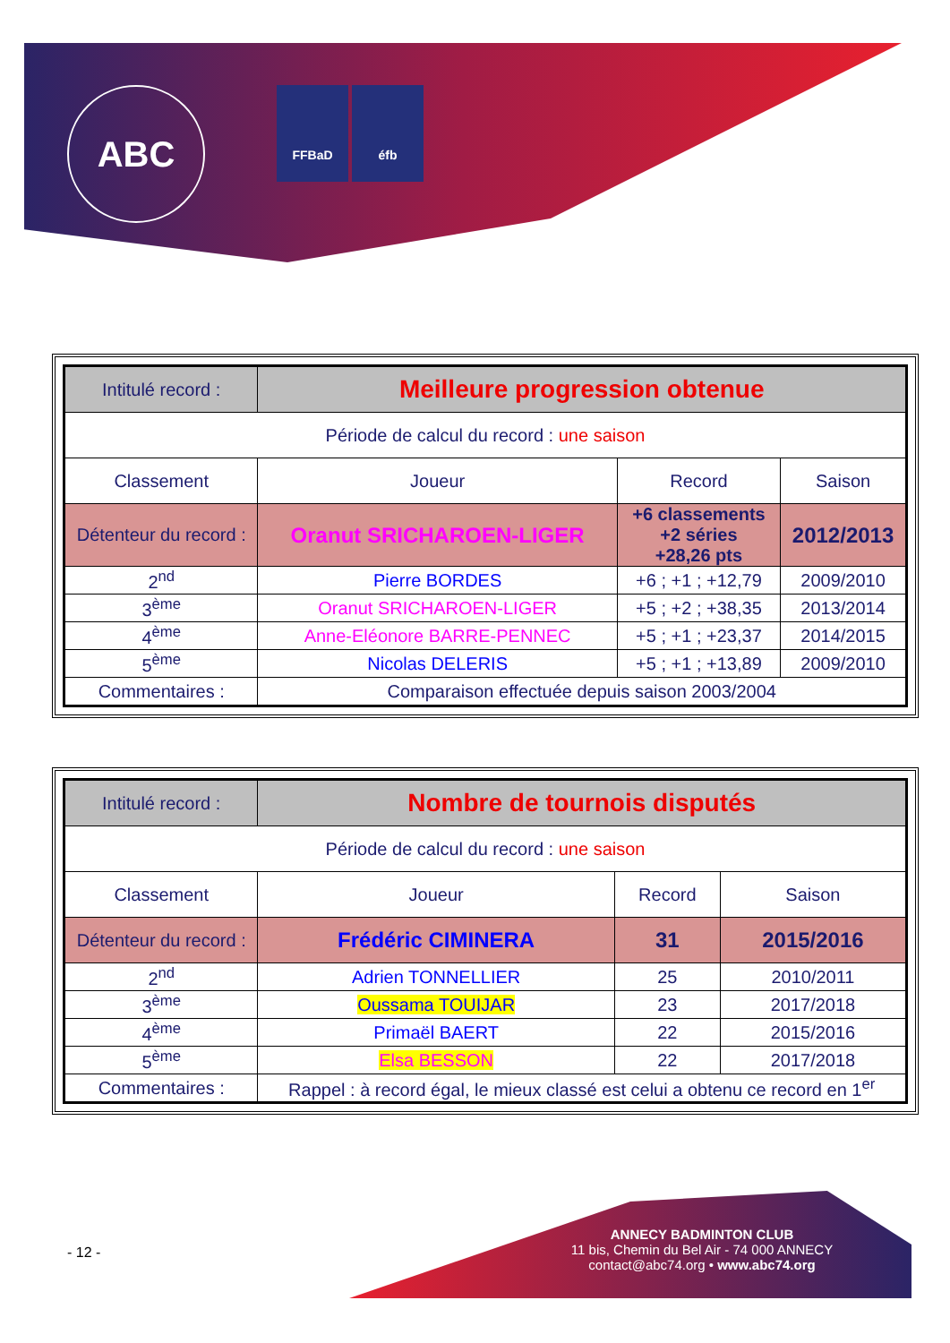ABC FFBaD éfb
| Intitulé record : | Meilleure progression obtenue | | |
| Période de calcul du record : une saison | | | |
| Classement | Joueur | Record | Saison |
| Détenteur du record : | Oranut SRICHAROEN-LIGER | +6 classements +2 séries +28,26 pts | 2012/2013 |
| 2<sup>nd</sup> | Pierre BORDES | +6 ; +1 ; +12,79 | 2009/2010 |
| 3<sup>ème</sup> | Oranut SRICHAROEN-LIGER | +5 ; +2 ; +38,35 | 2013/2014 |
| 4<sup>ème</sup> | Anne-Eléonore BARRE-PENNEC | +5 ; +1 ; +23,37 | 2014/2015 |
| 5<sup>ème</sup> | Nicolas DELERIS | +5 ; +1 ; +13,89 | 2009/2010 |
| Commentaires : | Comparaison effectuée depuis saison 2003/2004 | | |
| Intitulé record : | Nombre de tournois disputés | | |
| Période de calcul du record : une saison | | | |
| Classement | Joueur | Record | Saison |
| Détenteur du record : | Frédéric CIMINERA | 31 | 2015/2016 |
| 2<sup>nd</sup> | Adrien TONNELLIER | 25 | 2010/2011 |
| 3<sup>ème</sup> | Oussama TOUIJAR | 23 | 2017/2018 |
| 4<sup>ème</sup> | Primaël BAERT | 22 | 2015/2016 |
| 5<sup>ème</sup> | Elsa BESSON | 22 | 2017/2018 |
| Commentaires : | Rappel : à record égal, le mieux classé est celui a obtenu ce record en 1<sup>er</sup> | | |
- 12 -
ANNECY BADMINTON CLUB
11 bis, Chemin du Bel Air - 74 000 ANNECY
contact@abc74.org • www.abc74.org